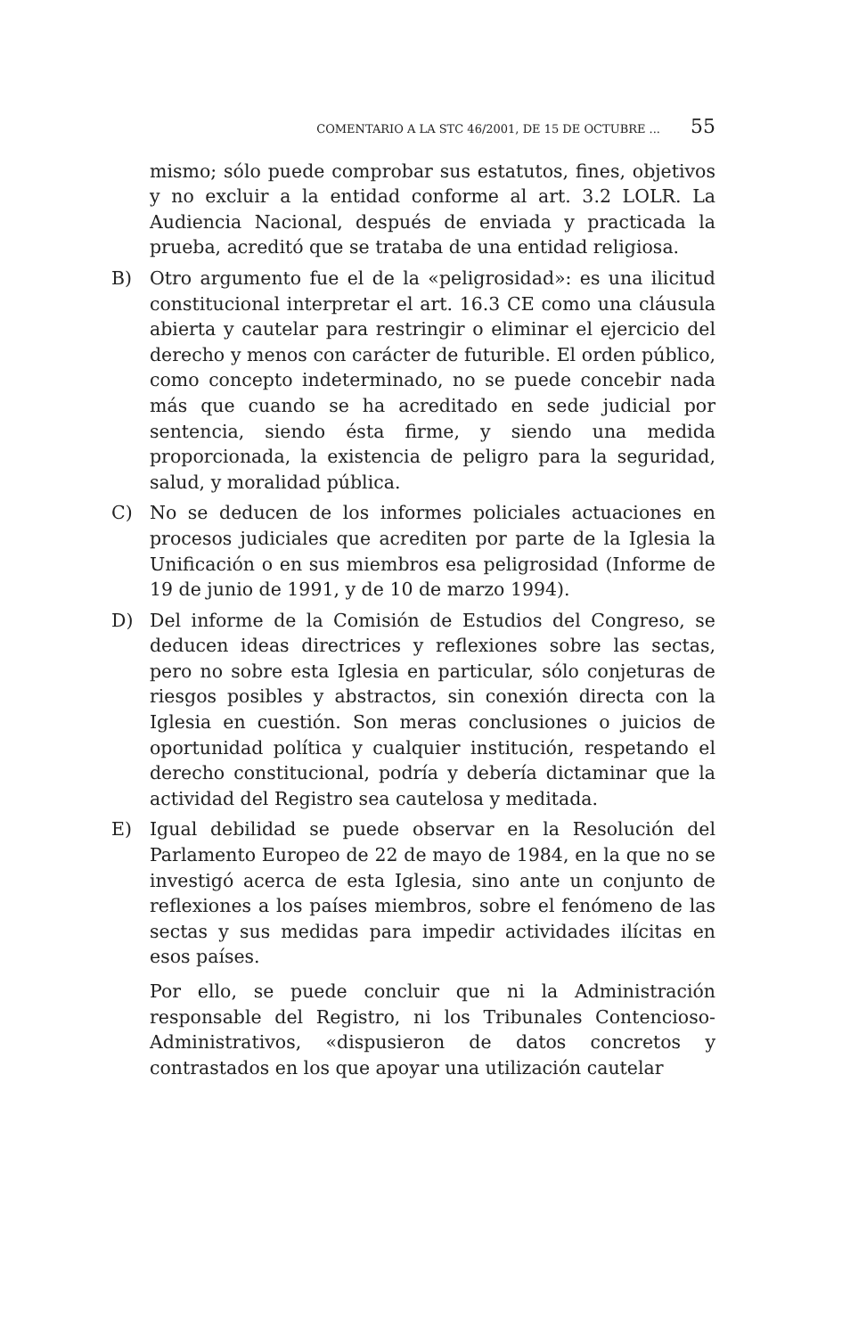COMENTARIO A LA STC 46/2001, DE 15 DE OCTUBRE ... 55
mismo; sólo puede comprobar sus estatutos, fines, objetivos y no excluir a la entidad conforme al art. 3.2 LOLR. La Audiencia Nacional, después de enviada y practicada la prueba, acreditó que se trataba de una entidad religiosa.
B) Otro argumento fue el de la «peligrosidad»: es una ilicitud constitucional interpretar el art. 16.3 CE como una cláusula abierta y cautelar para restringir o eliminar el ejercicio del derecho y menos con carácter de futurible. El orden público, como concepto indeterminado, no se puede concebir nada más que cuando se ha acreditado en sede judicial por sentencia, siendo ésta firme, y siendo una medida proporcionada, la existencia de peligro para la seguridad, salud, y moralidad pública.
C) No se deducen de los informes policiales actuaciones en procesos judiciales que acrediten por parte de la Iglesia la Unificación o en sus miembros esa peligrosidad (Informe de 19 de junio de 1991, y de 10 de marzo 1994).
D) Del informe de la Comisión de Estudios del Congreso, se deducen ideas directrices y reflexiones sobre las sectas, pero no sobre esta Iglesia en particular, sólo conjeturas de riesgos posibles y abstractos, sin conexión directa con la Iglesia en cuestión. Son meras conclusiones o juicios de oportunidad política y cualquier institución, respetando el derecho constitucional, podría y debería dictaminar que la actividad del Registro sea cautelosa y meditada.
E) Igual debilidad se puede observar en la Resolución del Parlamento Europeo de 22 de mayo de 1984, en la que no se investigó acerca de esta Iglesia, sino ante un conjunto de reflexiones a los países miembros, sobre el fenómeno de las sectas y sus medidas para impedir actividades ilícitas en esos países.
Por ello, se puede concluir que ni la Administración responsable del Registro, ni los Tribunales Contencioso-Administrativos, «dispusieron de datos concretos y contrastados en los que apoyar una utilización cautelar